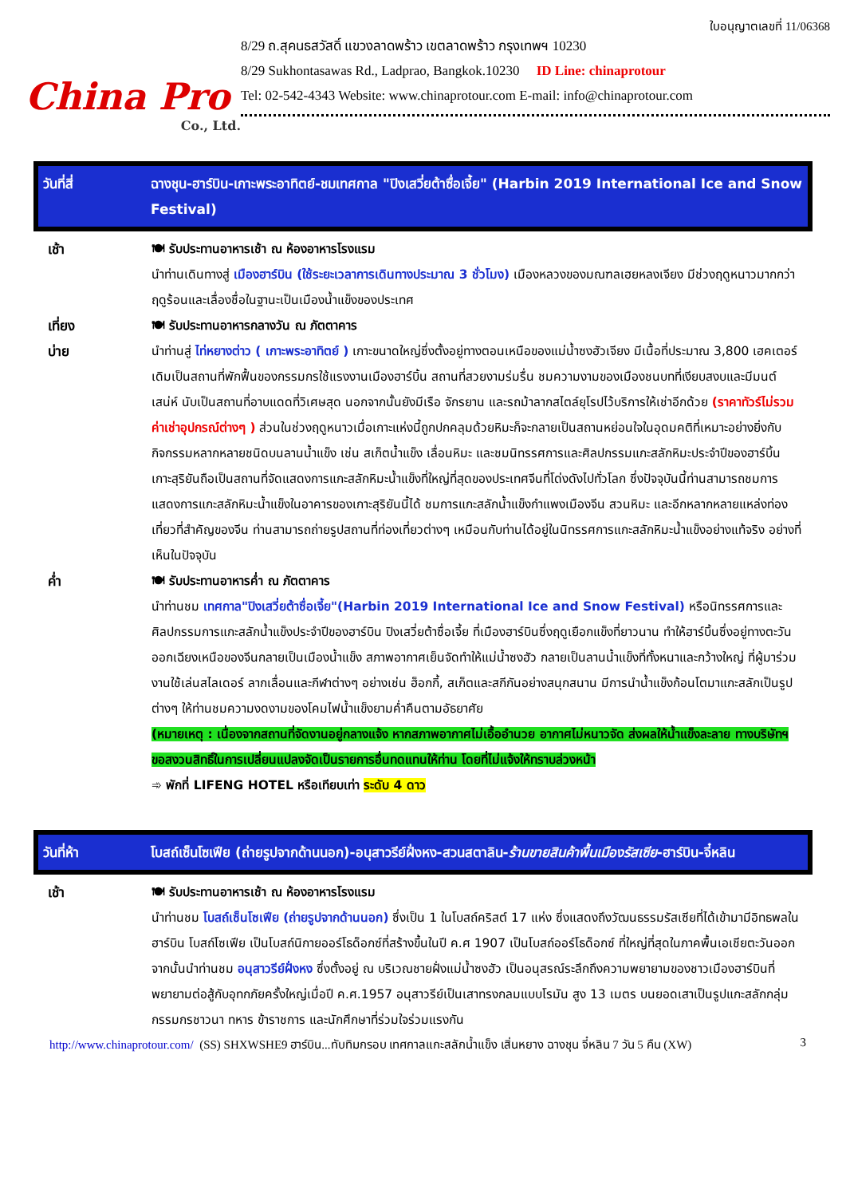China Pro
Co., Ltd.
ใบอนุญาตเลขที่ 11/06368
8/29 ถ.สุคนธสวัสดิ์ แขวงลาดพร้าว เขตลาดพร้าว กรุงเทพฯ 10230
8/29 Sukhontasawas Rd., Ladprao, Bangkok.10230 ID Line: chinaprotour
Tel: 02-542-4343 Website: www.chinaprotour.com E-mail: info@chinaprotour.com
วันที่สี่ ฉางชุน-ฮาร์บิน-เกาะพระอาทิตย์-ชมเทศกาล "ปิงเสวี่ยต้าซื่อเจี้ย" (Harbin 2019 International Ice and Snow Festival)
| เช้า | 🍽 รับประทานอาหารเช้า ณ ห้องอาหารโรงแรม นำท่านเดินทางสู่ เมืองฮาร์บิน (ใช้ระยะเวลาการเดินทางประมาณ 3 ชั่วโมง) เมืองหลวงของมณฑลเฮยหลงเจียง มีช่วงฤดูหนาวมากกว่าฤดูร้อนและเลื่องชื่อในฐานะเป็นเมืองน้ำแข็งของประเทศ |
| เที่ยง | 🍽 รับประทานอาหารกลางวัน ณ ภัตตาคาร |
| บ่าย | นำท่านสู่ ไท่หยางต่าว ( เกาะพระอาทิตย์ ) เกาะขนาดใหญ่ซึ่งตั้งอยู่ทางตอนเหนือของแม่น้ำซงฮัวเจียง มีเนื้อที่ประมาณ 3,800 เฮคเตอร์ เดิมเป็นสถานที่พักฟื้นของกรรมกรใช้แรงงานเมืองฮาร์บิ้น สถานที่สวยงามร่มรื่น ชมความงามของเมืองชนบทที่เงียบสงบและมีมนต์เสน่ห์ นับเป็นสถานที่อาบแดดที่วิเศษสุด นอกจากนั้นยังมีเรือ จักรยาน และรถม้าลากสไตล์ยุโรปไว้บริการให้เช่าอีกด้วย (ราคาทัวร์ไม่รวมค่าเช่าอุปกรณ์ต่างๆ ) ส่วนในช่วงฤดูหนาวเมื่อเกาะแห่งนี้ถูกปกคลุมด้วยหิมะก็จะกลายเป็นสถานหย่อนใจในอุดมคติที่เหมาะอย่างยิ่งกับกิจกรรมหลากหลายชนิดบนลานน้ำแข็ง เช่น สเก็ตน้ำแข็ง เลื่อนหิมะ และชมนิทรรศการและศิลปกรรมแกะสลักหิมะประจำปีของฮาร์บิ้น เกาะสุริยันถือเป็นสถานที่จัดแสดงการแกะสลักหิมะน้ำแข็งที่ใหญ่ที่สุดของประเทศจีนที่โด่งดังไปทั่วโลก ซึ่งปัจจุบันนี้ท่านสามารถชมการแสดงการแกะสลักหิมะน้ำแข็งในอาคารของเกาะสุริยันนี้ได้ ชมการแกะสลักน้ำแข็งกำแพงเมืองจีน สวนหิมะ และอีกหลากหลายแหล่งท่องเที่ยวที่สำคัญของจีน ท่านสามารถถ่ายรูปสถานที่ท่องเที่ยวต่างๆ เหมือนกับท่านได้อยู่ในนิทรรศการแกะสลักหิมะน้ำแข็งอย่างแท้จริง อย่างที่เห็นในปัจจุบัน |
| ค่ำ | 🍽 รับประทานอาหารค่ำ ณ ภัตตาคาร นำท่านชม เทศกาล"ปิงเสวี่ยต้าซื่อเจี้ย"(Harbin 2019 International Ice and Snow Festival) หรือนิทรรศการและศิลปกรรมการแกะสลักน้ำแข็งประจำปีของฮาร์บิน ปิงเสวี่ยต้าซื่อเจี้ย ที่เมืองฮาร์บินซึ่งฤดูเยือกแข็งที่ยาวนาน ทำให้ฮาร์บิ้นซึ่งอยู่ทางตะวันออกเฉียงเหนือของจีนกลายเป็นเมืองน้ำแข็ง สภาพอากาศเย็นจัดทำให้แม่น้ำซงฮัว กลายเป็นลานน้ำแข็งที่ทั้งหนาและกว้างใหญ่ ที่ผู้มาร่วมงานใช้เล่นสไลเดอร์ ลากเลื่อนและกีฬาต่างๆ อย่างเช่น ฮ็อกกี้, สเก็ตและสกีกันอย่างสนุกสนาน มีการนำน้ำแข็งก้อนโตมาแกะสลักเป็นรูปต่างๆ ให้ท่านชมความงดงามของโคมไฟน้ำแข็งยามค่ำคืนตามอัธยาศัย (หมายเหตุ : เนื่องจากสถานที่จัดงานอยู่กลางแจ้ง หากสภาพอากาศไม่เอื้ออำนวย อากาศไม่หนาวจัด ส่งผลให้น้ำแข็งละลาย ทางบริษัทฯขอสงวนสิทธิ์ในการเปลี่ยนแปลงจัดเป็นรายการอื่นทดแทนให้ท่าน โดยที่ไม่แจ้งให้ทราบล่วงหน้า ➾ พักที่ LIFENG HOTEL หรือเทียบเท่า ระดับ 4 ดาว |
วันที่ห้า โบสถ์เซ็นโซเฟีย (ถ่ายรูปจากด้านนอก)-อนุสาวรีย์ฝั่งหง-สวนสตาลิน-ร้านขายสินค้าพื้นเมืองรัสเซีย-ฮาร์บิน-จี๋หลิน
| เช้า | 🍽 รับประทานอาหารเช้า ณ ห้องอาหารโรงแรม นำท่านชม โบสถ์เซ็นโซเฟีย (ถ่ายรูปจากด้านนอก) ซึ่งเป็น 1 ในโบสถ์คริสต์ 17 แห่ง ซึ่งแสดงถึงวัฒนธรรมรัสเซียที่ได้เข้ามามีอิทธพลในฮาร์บิน โบสถ์โซเฟีย เป็นโบสถ์นิกายออร์โธด็อกซ์ที่สร้างขึ้นในปี ค.ศ 1907 เป็นโบสถ์ออร์โธด็อกซ์ ที่ใหญ่ที่สุดในภาคพื้นเอเชียตะวันออก จากนั้นนำท่านชม อนุสาวรีย์ฝั่งหง ซึ่งตั้งอยู่ ณ บริเวณชายฝั่งแม่น้ำซงฮัว เป็นอนุสรณ์ระลึกถึงความพยายามของชาวเมืองฮาร์บินที่พยายามต่อสู้กับอุทกภัยครั้งใหญ่เมื่อปี ค.ศ.1957 อนุสาวรีย์เป็นเสาทรงกลมแบบโรมัน สูง 13 เมตร บนยอดเสาเป็นรูปแกะสลักกลุ่มกรรมกรชาวนา ทหาร ข้าราชการ และนักศึกษาที่ร่วมใจร่วมแรงกัน |
http://www.chinaprotour.com/ (SS) SHXWSHE9 ฮาร์บิน...ทับทิมกรอบ เทศกาลแกะสลักน้ำแข็ง เสิ่นหยาง ฉางชุน จี๋หลิน 7 วัน 5 คืน (XW) 3